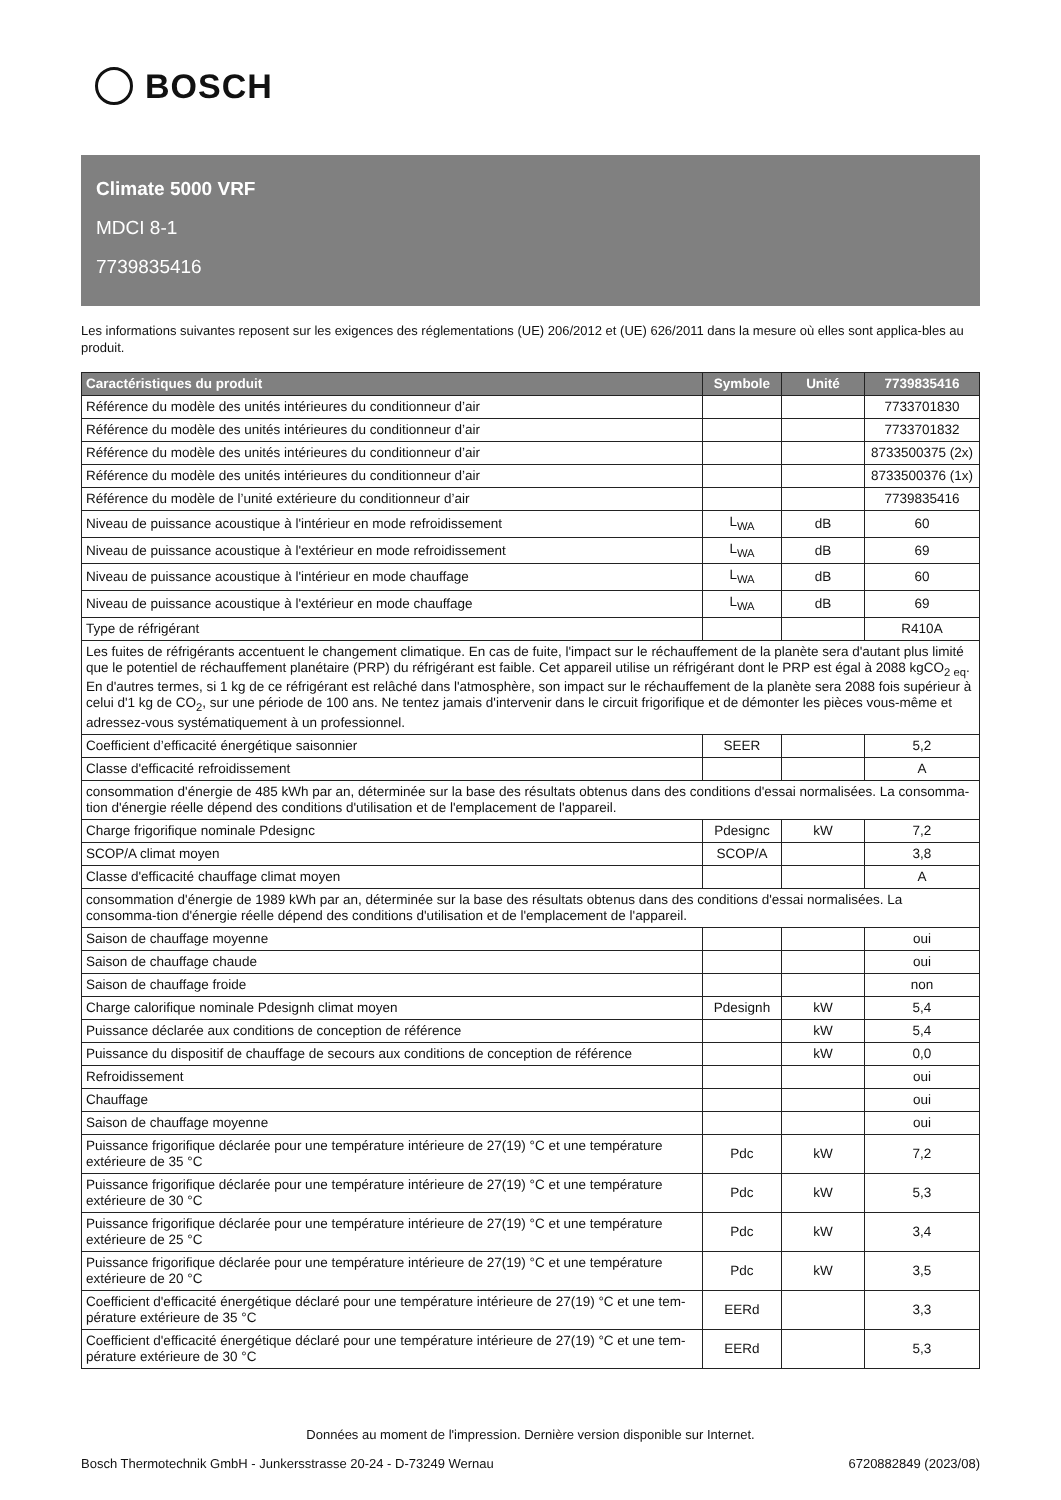BOSCH
Climate 5000 VRF
MDCI 8-1
7739835416
Les informations suivantes reposent sur les exigences des réglementations (UE) 206/2012 et (UE) 626/2011 dans la mesure où elles sont applica-bles au produit.
| Caractéristiques du produit | Symbole | Unité | 7739835416 |
| --- | --- | --- | --- |
| Référence du modèle des unités intérieures du conditionneur d’air | | | 7733701830 |
| Référence du modèle des unités intérieures du conditionneur d’air | | | 7733701832 |
| Référence du modèle des unités intérieures du conditionneur d’air | | | 8733500375 (2x) |
| Référence du modèle des unités intérieures du conditionneur d’air | | | 8733500376 (1x) |
| Référence du modèle de l’unité extérieure du conditionneur d’air | | | 7739835416 |
| Niveau de puissance acoustique à l'intérieur en mode refroidissement | L<sub>WA</sub> | dB | 60 |
| Niveau de puissance acoustique à l'extérieur en mode refroidissement | L<sub>WA</sub> | dB | 69 |
| Niveau de puissance acoustique à l'intérieur en mode chauffage | L<sub>WA</sub> | dB | 60 |
| Niveau de puissance acoustique à l'extérieur en mode chauffage | L<sub>WA</sub> | dB | 69 |
| Type de réfrigérant | | | R410A |
| Les fuites de réfrigérants accentuent le changement climatique. En cas de fuite, l'impact sur le réchauffement de la planète sera d'autant plus limité que le potentiel de réchauffement planétaire (PRP) du réfrigérant est faible. Cet appareil utilise un réfrigérant dont le PRP est égal à 2088 kgCO<sub>2 eq</sub>. En d'autres termes, si 1 kg de ce réfrigérant est relâché dans l'atmosphère, son impact sur le réchauffement de la planète sera 2088 fois supérieur à celui d'1 kg de CO<sub>2</sub>, sur une période de 100 ans. Ne tentez jamais d'intervenir dans le circuit frigorifique et de démonter les pièces vous-même et adressez-vous systématiquement à un professionnel. | | | |
| Coefficient d’efficacité énergétique saisonnier | SEER | | 5,2 |
| Classe d'efficacité refroidissement | | | A |
| consommation d'énergie de 485 kWh par an, déterminée sur la base des résultats obtenus dans des conditions d'essai normalisées. La consomma-tion d'énergie réelle dépend des conditions d'utilisation et de l'emplacement de l'appareil. | | | |
| Charge frigorifique nominale Pdesignc | Pdesignc | kW | 7,2 |
| SCOP/A climat moyen | SCOP/A | | 3,8 |
| Classe d'efficacité chauffage climat moyen | | | A |
| consommation d'énergie de 1989 kWh par an, déterminée sur la base des résultats obtenus dans des conditions d'essai normalisées. La consomma-tion d'énergie réelle dépend des conditions d'utilisation et de l'emplacement de l'appareil. | | | |
| Saison de chauffage moyenne | | | oui |
| Saison de chauffage chaude | | | oui |
| Saison de chauffage froide | | | non |
| Charge calorifique nominale Pdesignh climat moyen | Pdesignh | kW | 5,4 |
| Puissance déclarée aux conditions de conception de référence | | kW | 5,4 |
| Puissance du dispositif de chauffage de secours aux conditions de conception de référence | | kW | 0,0 |
| Refroidissement | | | oui |
| Chauffage | | | oui |
| Saison de chauffage moyenne | | | oui |
| Puissance frigorifique déclarée pour une température intérieure de 27(19) °C et une température extérieure de 35 °C | Pdc | kW | 7,2 |
| Puissance frigorifique déclarée pour une température intérieure de 27(19) °C et une température extérieure de 30 °C | Pdc | kW | 5,3 |
| Puissance frigorifique déclarée pour une température intérieure de 27(19) °C et une température extérieure de 25 °C | Pdc | kW | 3,4 |
| Puissance frigorifique déclarée pour une température intérieure de 27(19) °C et une température extérieure de 20 °C | Pdc | kW | 3,5 |
| Coefficient d'efficacité énergétique déclaré pour une température intérieure de 27(19) °C et une tem-pérature extérieure de 35 °C | EERd | | 3,3 |
| Coefficient d'efficacité énergétique déclaré pour une température intérieure de 27(19) °C et une tem-pérature extérieure de 30 °C | EERd | | 5,3 |
Données au moment de l'impression. Dernière version disponible sur Internet.
Bosch Thermotechnik GmbH - Junkersstrasse 20-24 - D-73249 Wernau 6720882849 (2023/08)